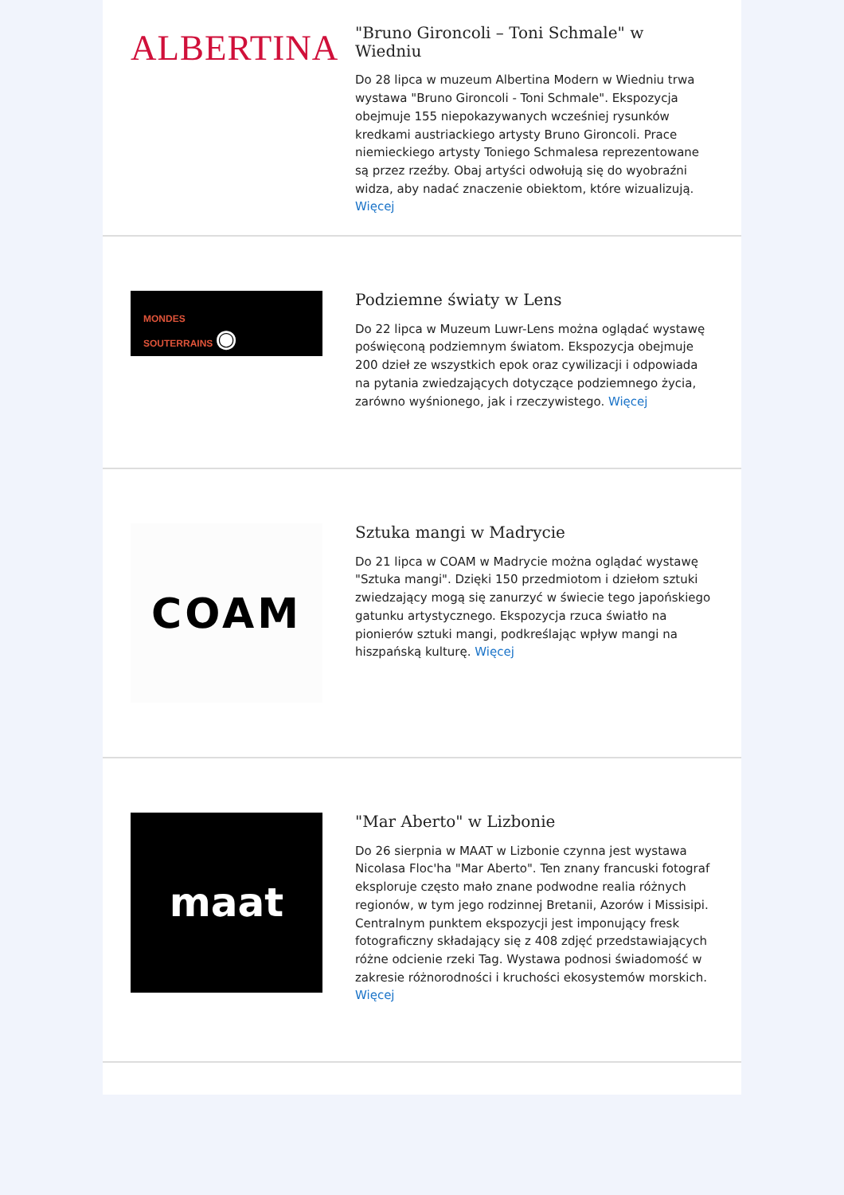ALBERTINA
"Bruno Gironcoli – Toni Schmale" w Wiedniu
Do 28 lipca w muzeum Albertina Modern w Wiedniu trwa wystawa "Bruno Gironcoli - Toni Schmale". Ekspozycja obejmuje 155 niepokazywanych wcześniej rysunków kredkami austriackiego artysty Bruno Gironcoli. Prace niemieckiego artysty Toniego Schmalesa reprezentowane są przez rzeźby. Obaj artyści odwołują się do wyobraźni widza, aby nadać znaczenie obiektom, które wizualizują. Więcej
MONDES
SOUTERRAINS ◉
Podziemne światy w Lens
Do 22 lipca w Muzeum Luwr-Lens można oglądać wystawę poświęconą podziemnym światom. Ekspozycja obejmuje 200 dzieł ze wszystkich epok oraz cywilizacji i odpowiada na pytania zwiedzających dotyczące podziemnego życia, zarówno wyśnionego, jak i rzeczywistego. Więcej
COAM
Sztuka mangi w Madrycie
Do 21 lipca w COAM w Madrycie można oglądać wystawę "Sztuka mangi". Dzięki 150 przedmiotom i dziełom sztuki zwiedzający mogą się zanurzyć w świecie tego japońskiego gatunku artystycznego. Ekspozycja rzuca światło na pionierów sztuki mangi, podkreślając wpływ mangi na hiszpańską kulturę. Więcej
maat
"Mar Aberto" w Lizbonie
Do 26 sierpnia w MAAT w Lizbonie czynna jest wystawa Nicolasa Floc'ha "Mar Aberto". Ten znany francuski fotograf eksploruje często mało znane podwodne realia różnych regionów, w tym jego rodzinnej Bretanii, Azorów i Missisipi. Centralnym punktem ekspozycji jest imponujący fresk fotograficzny składający się z 408 zdjęć przedstawiających różne odcienie rzeki Tag. Wystawa podnosi świadomość w zakresie różnorodności i kruchości ekosystemów morskich. Więcej